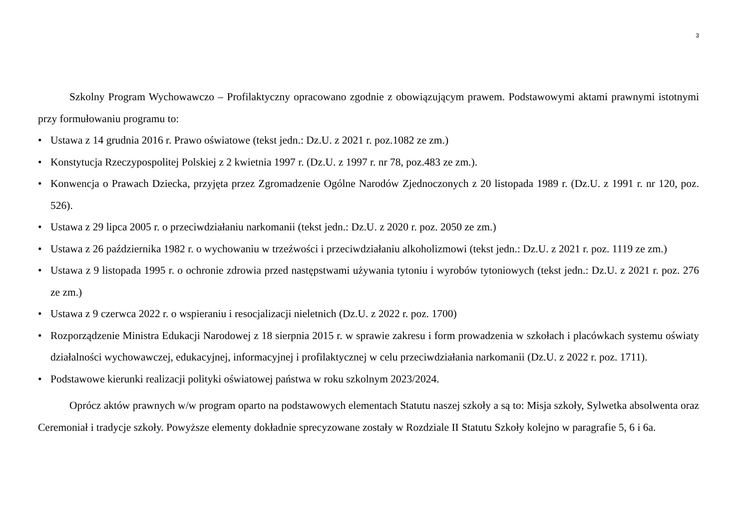3
Szkolny Program Wychowawczo – Profilaktyczny opracowano zgodnie z obowiązującym prawem. Podstawowymi aktami prawnymi istotnymi przy formułowaniu programu to:
• Ustawa z 14 grudnia 2016 r. Prawo oświatowe (tekst jedn.: Dz.U. z 2021 r. poz.1082 ze zm.)
• Konstytucja Rzeczypospolitej Polskiej z 2 kwietnia 1997 r. (Dz.U. z 1997 r. nr 78, poz.483 ze zm.).
• Konwencja o Prawach Dziecka, przyjęta przez Zgromadzenie Ogólne Narodów Zjednoczonych z 20 listopada 1989 r. (Dz.U. z 1991 r. nr 120, poz. 526).
• Ustawa z 29 lipca 2005 r. o przeciwdziałaniu narkomanii (tekst jedn.: Dz.U. z 2020 r. poz. 2050 ze zm.)
• Ustawa z 26 października 1982 r. o wychowaniu w trzeźwości i przeciwdziałaniu alkoholizmowi (tekst jedn.: Dz.U. z 2021 r. poz. 1119 ze zm.)
• Ustawa z 9 listopada 1995 r. o ochronie zdrowia przed następstwami używania tytoniu i wyrobów tytoniowych (tekst jedn.: Dz.U. z 2021 r. poz. 276 ze zm.)
• Ustawa z 9 czerwca 2022 r. o wspieraniu i resocjalizacji nieletnich (Dz.U. z 2022 r. poz. 1700)
• Rozporządzenie Ministra Edukacji Narodowej z 18 sierpnia 2015 r. w sprawie zakresu i form prowadzenia w szkołach i placówkach systemu oświaty działalności wychowawczej, edukacyjnej, informacyjnej i profilaktycznej w celu przeciwdziałania narkomanii (Dz.U. z 2022 r. poz. 1711).
• Podstawowe kierunki realizacji polityki oświatowej państwa w roku szkolnym 2023/2024.
Oprócz aktów prawnych w/w program oparto na podstawowych elementach Statutu naszej szkoły a są to: Misja szkoły, Sylwetka absolwenta oraz Ceremoniał i tradycje szkoły. Powyższe elementy dokładnie sprecyzowane zostały w Rozdziale II Statutu Szkoły kolejno w paragrafie 5, 6 i 6a.